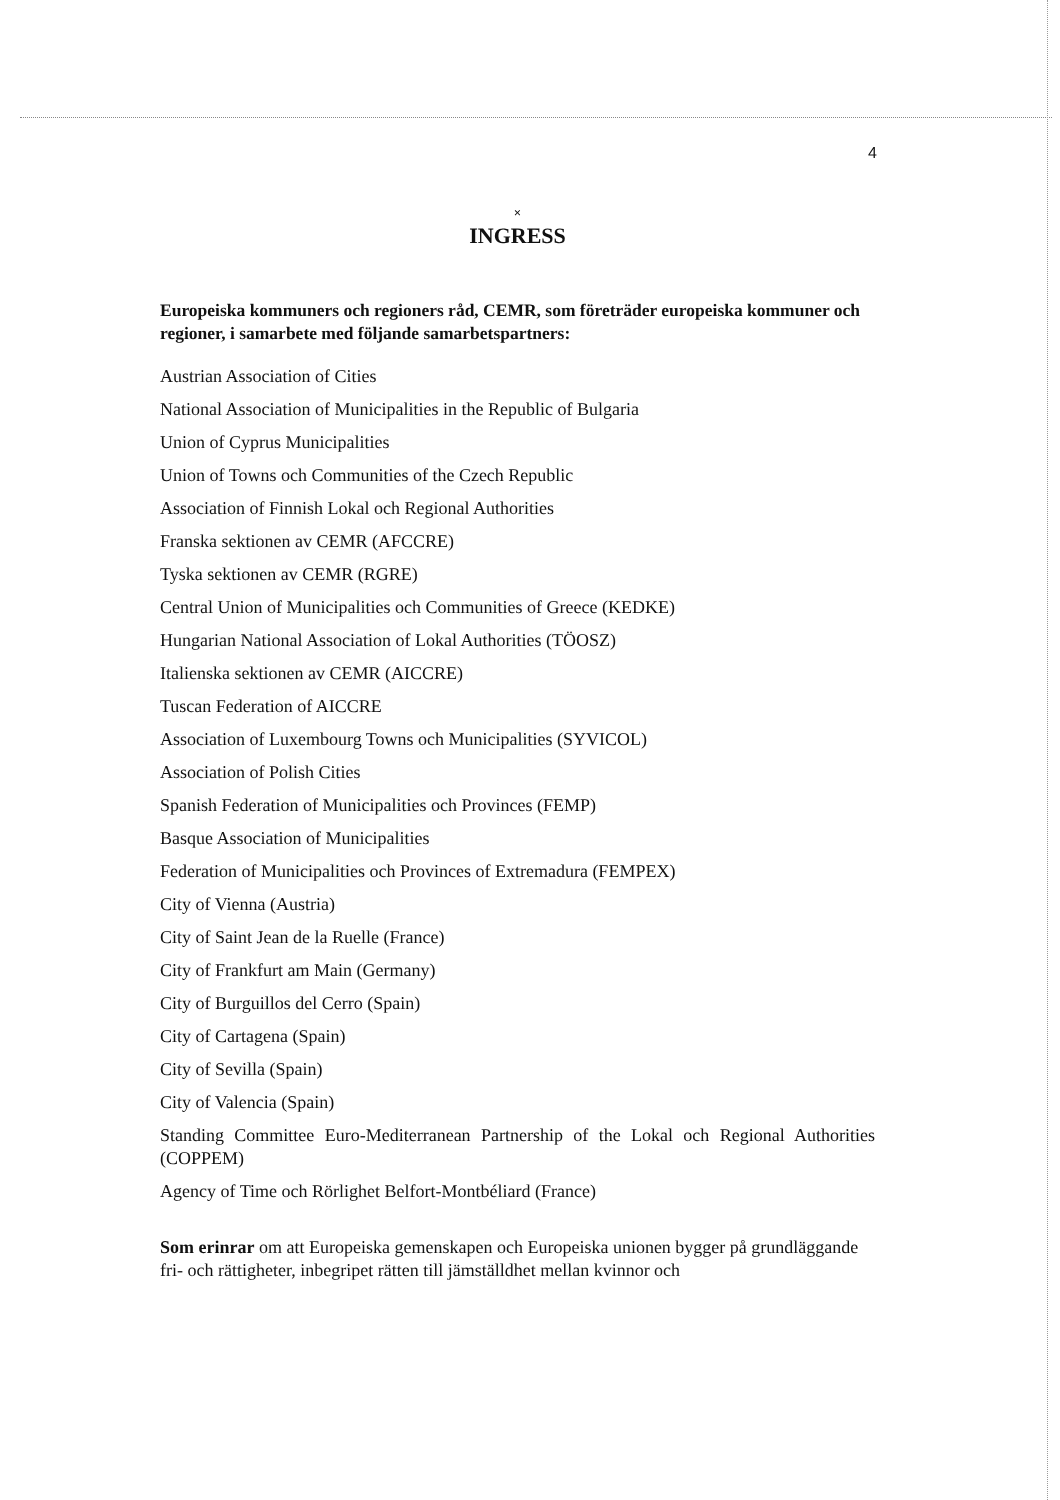4
×
INGRESS
Europeiska kommuners och regioners råd, CEMR, som företräder europeiska kommuner och regioner, i samarbete med följande samarbetspartners:
Austrian Association of Cities
National Association of Municipalities in the Republic of Bulgaria
Union of Cyprus Municipalities
Union of Towns och Communities of the Czech Republic
Association of Finnish Lokal och Regional Authorities
Franska sektionen av CEMR (AFCCRE)
Tyska sektionen av CEMR (RGRE)
Central Union of Municipalities och Communities of Greece (KEDKE)
Hungarian National Association of Lokal Authorities (TÖOSZ)
Italienska sektionen av CEMR (AICCRE)
Tuscan Federation of AICCRE
Association of Luxembourg Towns och Municipalities (SYVICOL)
Association of Polish Cities
Spanish Federation of Municipalities och Provinces (FEMP)
Basque Association of Municipalities
Federation of Municipalities och Provinces of Extremadura (FEMPEX)
City of Vienna (Austria)
City of Saint Jean de la Ruelle (France)
City of Frankfurt am Main (Germany)
City of Burguillos del Cerro (Spain)
City of Cartagena (Spain)
City of Sevilla (Spain)
City of Valencia (Spain)
Standing Committee Euro-Mediterranean Partnership of the Lokal och Regional Authorities (COPPEM)
Agency of Time och Rörlighet Belfort-Montbéliard (France)
Som erinrar om att Europeiska gemenskapen och Europeiska unionen bygger på grundläggande fri- och rättigheter, inbegripet rätten till jämställdhet mellan kvinnor och